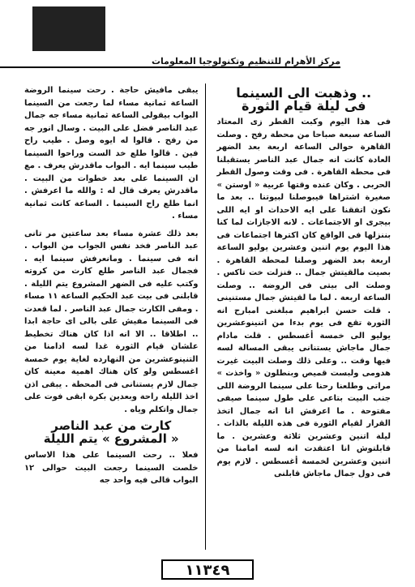مركز الأهرام للتنظيم وتكنولوجيا المعلومات
.. وذهبت الى السينما
فى ليلة قيام الثورة
فى هذا اليوم وكبت القطر زى المعتاد الساعة سبعة صباحا من محطة رفح . وصلت القاهرة حوالى الساعة اربعة بعد الضهر العادة كانت انه جمال عبد الناصر يستقبلنا فى محطة القاهرة . فى وقت وصول القطر الحربى . وكان عنده وقتها عربية « اوستن » صغيرة اشتراها فيبوصلنا لبيوتنا .. بعد ما نكون اتفقنا على ايه الاحداث او ايه اللى بيجرى او الاجتماعات . لانه الاجازات لما كنا بننزلها فى الواقع كان اكترها اجتماعات فى هذا اليوم يوم اتنين وعشرين يوليو الساعة اربعة بعد الضهر وصلنا لمحطة القاهرة . بصيت مالقيتش جمال .. فنزلت خت تاكس . وصلت الى بيتى فى الروضة .. وصلت الساعة اربعة . لما ما لقيتش جمال مستنينى . قلت حسن ابراهيم مبلغنى امبارح انه الثورة تقع فى يوم بدءا من اتنينوعشرين يوليو الى خمسة أغسطس . قلت مادام جمال ماجاش يستنانى يبقى المسالة لسه فيها وقت .. وعلى ذلك وصلت البيت غيرت هدومى ولبست قميص وبنطلون « واخذت » مراتى وطلعنا رحنا على سينما الروضة اللى جنب البيت بتاعى على طول سينما صيفى مفتوحة . ما اعرفش انا انه جمال اتخذ القرار لقيام الثورة فى هذه الليلة بالذات . ليلة اتنين وعشرين ثلاثة وعشرين . ما قابلتوش انا اعتقدت انه لسه امامنا من اتنين وعشرين لخمسة أغسطس . لازم يوم فى دول جمال ماجاش قابلنى
يبقى مافيش حاجة . رحت سينما الروضة الساعة ثمانية مساء لما رجعت من السينما البواب بيقولى الساعة ثمانية مساء جه جمال عبد الناصر فضل على البيت . وسال انور جه من رفح . قالوا له ايوه وصل . طيب راح فين . قالوا طلع خد الست وراحوا السينما طيب سينما ايه . البواب ماقدرش يعرف . مع ان السينما على بعد خطوات من البيت . ماقدرش يعرف قال له : والله ما اعرفش . انما طلع راح السينما . الساعة كانت ثمانية مساء .
بعد ذلك عشرة مساء بعد ساعتين مر تانى عبد الناصر فخد نفس الجواب من البواب . انه فى سينما . ومانعرفش سينما ايه . فجمال عبد الناصر طلع كارت من كروته وكتب عليه فى الضهر المشروع يتم الليلة . قابلنى فى بيت عبد الحكيم الساعة ١١ مساء . ومفى الكارت جمال عبد الناصر . لما قعدت فى السينما مفيش على بالى اى حاجة ابدا .. اطلاقا .. الا انه اذا كان هناك تخطيط علشان قيام الثورة غدا لسه ادامنا من التنينوعشرين من النهارده لغاية يوم خمسة اغسطس ولو كان هناك اهمية معينة كان جمال لازم يستنانى فى المحطة . يبقى اذن اخذ الليلة راحة وبعدين بكرة ابقى فوت على جمال واتكلم وياه .
كارت من عبد الناصر
« المشروع » يتم الليلة
فعلا .. رحت السينما على هذا الاساس خلصت السينما رجعت البيت حوالى ١٢ البواب قالى فيه واحد جه
١١٣٤٩